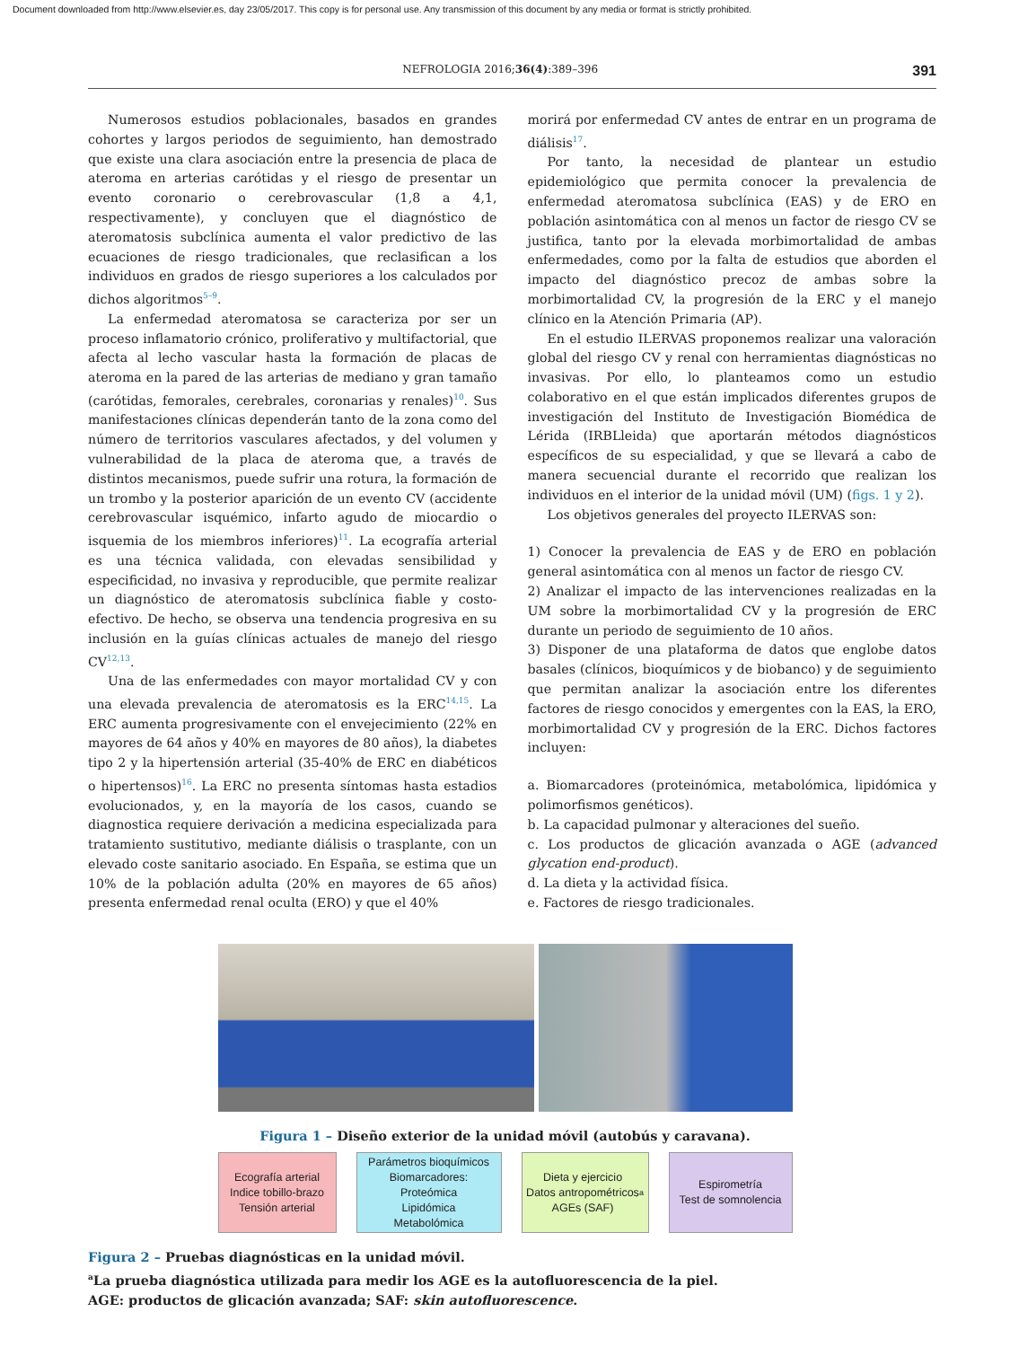Document downloaded from http://www.elsevier.es, day 23/05/2017. This copy is for personal use. Any transmission of this document by any media or format is strictly prohibited.
NEFROLOGIA 2016;36(4):389–396 391
Numerosos estudios poblacionales, basados en grandes cohortes y largos periodos de seguimiento, han demostrado que existe una clara asociación entre la presencia de placa de ateroma en arterias carótidas y el riesgo de presentar un evento coronario o cerebrovascular (1,8 a 4,1, respectivamente), y concluyen que el diagnóstico de ateromatosis subclínica aumenta el valor predictivo de las ecuaciones de riesgo tradicionales, que reclasifican a los individuos en grados de riesgo superiores a los calculados por dichos algoritmos<sup>5–9</sup>.
La enfermedad ateromatosa se caracteriza por ser un proceso inflamatorio crónico, proliferativo y multifactorial, que afecta al lecho vascular hasta la formación de placas de ateroma en la pared de las arterias de mediano y gran tamaño (carótidas, femorales, cerebrales, coronarias y renales)<sup>10</sup>. Sus manifestaciones clínicas dependerán tanto de la zona como del número de territorios vasculares afectados, y del volumen y vulnerabilidad de la placa de ateroma que, a través de distintos mecanismos, puede sufrir una rotura, la formación de un trombo y la posterior aparición de un evento CV (accidente cerebrovascular isquémico, infarto agudo de miocardio o isquemia de los miembros inferiores)<sup>11</sup>. La ecografía arterial es una técnica validada, con elevadas sensibilidad y especificidad, no invasiva y reproducible, que permite realizar un diagnóstico de ateromatosis subclínica fiable y costo-efectivo. De hecho, se observa una tendencia progresiva en su inclusión en la guías clínicas actuales de manejo del riesgo CV<sup>12,13</sup>.
Una de las enfermedades con mayor mortalidad CV y con una elevada prevalencia de ateromatosis es la ERC<sup>14,15</sup>. La ERC aumenta progresivamente con el envejecimiento (22% en mayores de 64 años y 40% en mayores de 80 años), la diabetes tipo 2 y la hipertensión arterial (35-40% de ERC en diabéticos o hipertensos)<sup>16</sup>. La ERC no presenta síntomas hasta estadios evolucionados, y, en la mayoría de los casos, cuando se diagnostica requiere derivación a medicina especializada para tratamiento sustitutivo, mediante diálisis o trasplante, con un elevado coste sanitario asociado. En España, se estima que un 10% de la población adulta (20% en mayores de 65 años) presenta enfermedad renal oculta (ERO) y que el 40%
morirá por enfermedad CV antes de entrar en un programa de diálisis<sup>17</sup>.
Por tanto, la necesidad de plantear un estudio epidemiológico que permita conocer la prevalencia de enfermedad ateromatosa subclínica (EAS) y de ERO en población asintomática con al menos un factor de riesgo CV se justifica, tanto por la elevada morbimortalidad de ambas enfermedades, como por la falta de estudios que aborden el impacto del diagnóstico precoz de ambas sobre la morbimortalidad CV, la progresión de la ERC y el manejo clínico en la Atención Primaria (AP).
En el estudio ILERVAS proponemos realizar una valoración global del riesgo CV y renal con herramientas diagnósticas no invasivas. Por ello, lo planteamos como un estudio colaborativo en el que están implicados diferentes grupos de investigación del Instituto de Investigación Biomédica de Lérida (IRBLleida) que aportarán métodos diagnósticos específicos de su especialidad, y que se llevará a cabo de manera secuencial durante el recorrido que realizan los individuos en el interior de la unidad móvil (UM) (figs. 1 y 2).
Los objetivos generales del proyecto ILERVAS son:
1) Conocer la prevalencia de EAS y de ERO en población general asintomática con al menos un factor de riesgo CV.
2) Analizar el impacto de las intervenciones realizadas en la UM sobre la morbimortalidad CV y la progresión de ERC durante un periodo de seguimiento de 10 años.
3) Disponer de una plataforma de datos que englobe datos basales (clínicos, bioquímicos y de biobanco) y de seguimiento que permitan analizar la asociación entre los diferentes factores de riesgo conocidos y emergentes con la EAS, la ERO, morbimortalidad CV y progresión de la ERC. Dichos factores incluyen:
a. Biomarcadores (proteinómica, metabolómica, lipidómica y polimorfismos genéticos).
b. La capacidad pulmonar y alteraciones del sueño.
c. Los productos de glicación avanzada o AGE (advanced glycation end-product).
d. La dieta y la actividad física.
e. Factores de riesgo tradicionales.
Figura 1 – Diseño exterior de la unidad móvil (autobús y caravana).
Ecografía arterial
Indice tobillo-brazo
Tensión arterial
Parámetros bioquímicos
Biomarcadores:
Proteómica
Lipidómica
Metabolómica
Dieta y ejercicio
Datos antropométricos
AGEs (SAF)<sup>a</sup>
Espirometría
Test de somnolencia
Figura 2 – Pruebas diagnósticas en la unidad móvil.
<sup>a</sup> La prueba diagnóstica utilizada para medir los AGE es la autofluorescencia de la piel.
AGE: productos de glicación avanzada; SAF: skin autofluorescence.